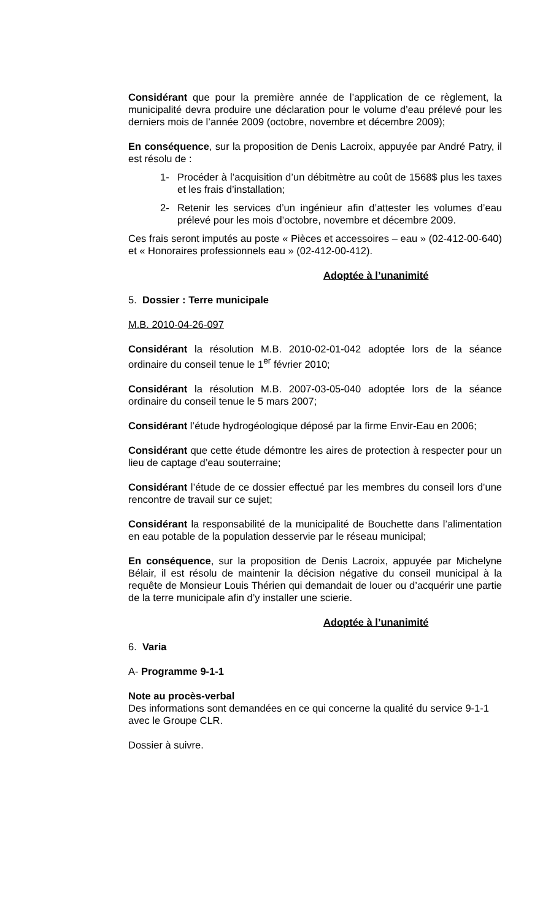Considérant que pour la première année de l’application de ce règlement, la municipalité devra produire une déclaration pour le volume d’eau prélevé pour les derniers mois de l’année 2009 (octobre, novembre et décembre 2009);
En conséquence, sur la proposition de Denis Lacroix, appuyée par André Patry, il est résolu de :
1- Procéder à l’acquisition d’un débitmètre au coût de 1568$ plus les taxes et les frais d’installation;
2- Retenir les services d’un ingénieur afin d’attester les volumes d’eau prélevé pour les mois d’octobre, novembre et décembre 2009.
Ces frais seront imputés au poste « Pièces et accessoires – eau » (02-412-00-640) et « Honoraires professionnels eau » (02-412-00-412).
Adoptée à l’unanimité
5. Dossier : Terre municipale
M.B. 2010-04-26-097
Considérant la résolution M.B. 2010-02-01-042 adoptée lors de la séance ordinaire du conseil tenue le 1<sup>er</sup> février 2010;
Considérant la résolution M.B. 2007-03-05-040 adoptée lors de la séance ordinaire du conseil tenue le 5 mars 2007;
Considérant l’étude hydrogéologique déposé par la firme Envir-Eau en 2006;
Considérant que cette étude démontre les aires de protection à respecter pour un lieu de captage d’eau souterraine;
Considérant l’étude de ce dossier effectué par les membres du conseil lors d’une rencontre de travail sur ce sujet;
Considérant la responsabilité de la municipalité de Bouchette dans l’alimentation en eau potable de la population desservie par le réseau municipal;
En conséquence, sur la proposition de Denis Lacroix, appuyée par Michelyne Bélair, il est résolu de maintenir la décision négative du conseil municipal à la requête de Monsieur Louis Thérien qui demandait de louer ou d’acquérir une partie de la terre municipale afin d’y installer une scierie.
Adoptée à l’unanimité
6. Varia
A- Programme 9-1-1
Note au procès-verbal
Des informations sont demandées en ce qui concerne la qualité du service 9-1-1 avec le Groupe CLR.
Dossier à suivre.